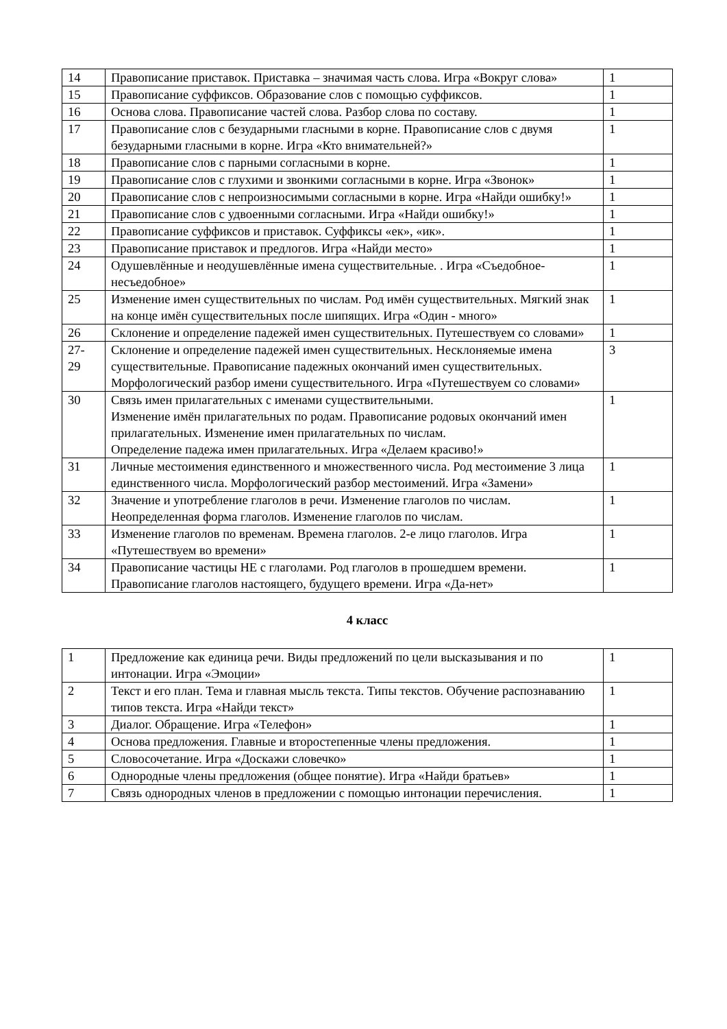| 14 | Правописание приставок. Приставка – значимая часть слова. Игра «Вокруг слова» | 1 |
| 15 | Правописание суффиксов. Образование слов с помощью суффиксов. | 1 |
| 16 | Основа слова. Правописание частей слова. Разбор слова по составу. | 1 |
| 17 | Правописание слов с безударными гласными в корне. Правописание слов с двумя безударными гласными в корне. Игра «Кто внимательней?» | 1 |
| 18 | Правописание слов с парными согласными в корне. | 1 |
| 19 | Правописание слов с глухими и звонкими согласными в корне. Игра «Звонок» | 1 |
| 20 | Правописание слов с непроизносимыми согласными в корне. Игра «Найди ошибку!» | 1 |
| 21 | Правописание слов с удвоенными согласными. Игра «Найди ошибку!» | 1 |
| 22 | Правописание суффиксов и приставок. Суффиксы «ек», «ик». | 1 |
| 23 | Правописание приставок и предлогов. Игра «Найди место» | 1 |
| 24 | Одушевлённые и неодушевлённые имена существительные. . Игра «Съедобное-несъедобное» | 1 |
| 25 | Изменение имен существительных по числам. Род имён существительных. Мягкий знак на конце имён существительных после шипящих. Игра «Один - много» | 1 |
| 26 | Склонение и определение падежей имен существительных. Путешествуем со словами» | 1 |
| 27- 29 | Склонение и определение падежей имен существительных. Несклоняемые имена существительные. Правописание падежных окончаний имен существительных. Морфологический разбор имени существительного. Игра «Путешествуем со словами» | 3 |
| 30 | Связь имен прилагательных с именами существительными. Изменение имён прилагательных по родам. Правописание родовых окончаний имен прилагательных. Изменение имен прилагательных по числам. Определение падежа имен прилагательных. Игра «Делаем красиво!» | 1 |
| 31 | Личные местоимения единственного и множественного числа. Род местоимение 3 лица единственного числа. Морфологический разбор местоимений. Игра «Замени» | 1 |
| 32 | Значение и употребление глаголов в речи. Изменение глаголов по числам. Неопределенная форма глаголов. Изменение глаголов по числам. | 1 |
| 33 | Изменение глаголов по временам. Времена глаголов. 2-е лицо глаголов. Игра «Путешествуем во времени» | 1 |
| 34 | Правописание частицы НЕ с глаголами. Род глаголов в прошедшем времени. Правописание глаголов настоящего, будущего времени. Игра «Да-нет» | 1 |
4 класс
| 1 | Предложение как единица речи. Виды предложений по цели высказывания и по интонации. Игра «Эмоции» | 1 |
| 2 | Текст и его план. Тема и главная мысль текста. Типы текстов. Обучение распознаванию типов текста. Игра «Найди текст» | 1 |
| 3 | Диалог. Обращение. Игра «Телефон» | 1 |
| 4 | Основа предложения. Главные и второстепенные члены предложения. | 1 |
| 5 | Словосочетание. Игра «Доскажи словечко» | 1 |
| 6 | Однородные члены предложения (общее понятие). Игра «Найди братьев» | 1 |
| 7 | Связь однородных членов в предложении с помощью интонации перечисления. | 1 |